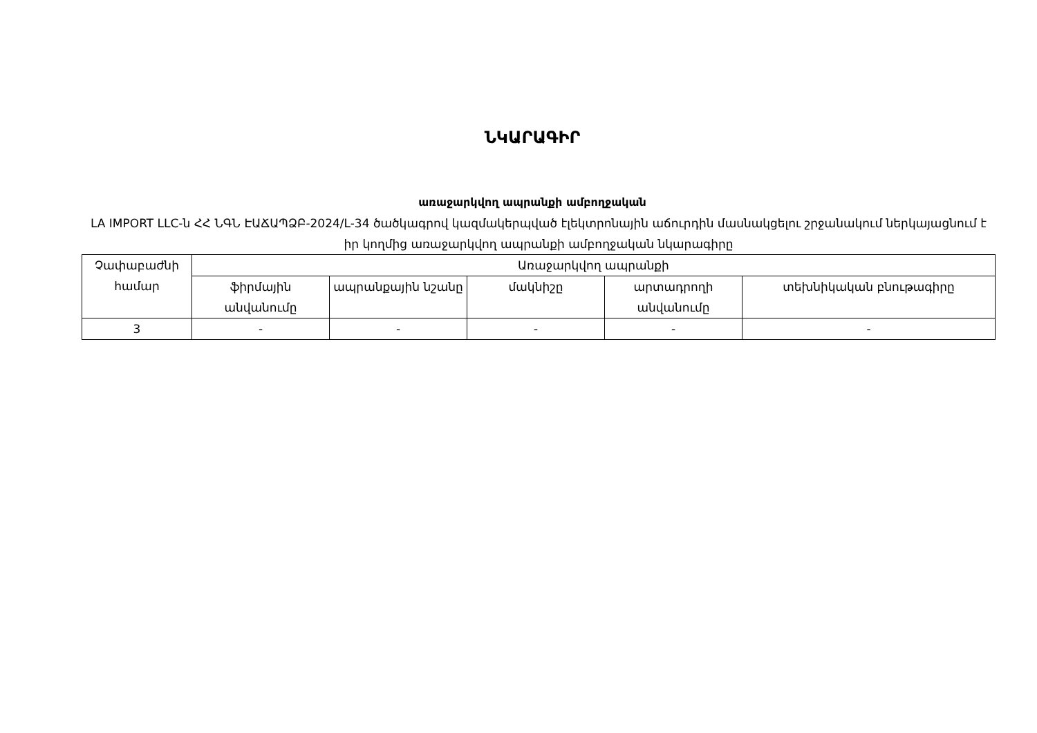ՆԿԱՐԱԳԻՐ
առաջարկվող ապրանքի ամբողջական
LA IMPORT LLC-ն ՀՀ ՆԳՆ ԷԱՃԱՊՁԲ-2024/L-34 ծածկագրով կազմակերպված էլեկտրոնային աճուրդին մասնակցելու շրջանակում ներկայացնում է իր կողմից առաջարկվող ապրանքի ամբողջական նկարագիրը
| Չափաբաժնի համար | Առաջարկվող ապրանքի | | | | |
| --- | --- | --- | --- | --- | --- |
| | ֆիրմային անվանումը | ապրանքային նշանը | մակնիշը | արտադրողի անվանումը | տեխնիկական բնութագիրը |
| 3 | - | - | - | - | - |